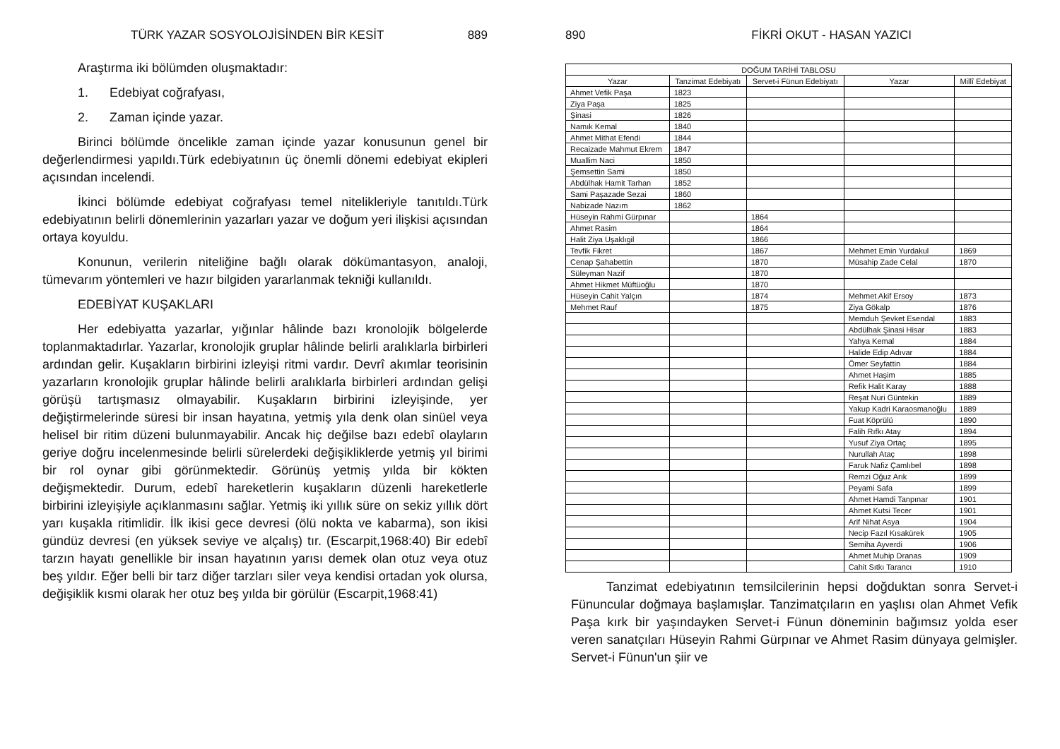TÜRK YAZAR SOSYOLOJİSİNDEN BİR KESİT 889
Araştırma iki bölümden oluşmaktadır:
1. Edebiyat coğrafyası,
2. Zaman içinde yazar.
Birinci bölümde öncelikle zaman içinde yazar konusunun genel bir değerlendirmesi yapıldı.Türk edebiyatının üç önemli dönemi edebiyat ekipleri açısından incelendi.
İkinci bölümde edebiyat coğrafyası temel nitelikleriyle tanıtıldı.Türk edebiyatının belirli dönemlerinin yazarları yazar ve doğum yeri ilişkisi açısından ortaya koyuldu.
Konunun, verilerin niteliğine bağlı olarak dökümantasyon, analoji, tümevarım yöntemleri ve hazır bilgiden yararlanmak tekniği kullanıldı.
EDEBİYAT KUŞAKLARI
Her edebiyatta yazarlar, yığınlar hâlinde bazı kronolojik bölgelerde toplanmaktadırlar. Yazarlar, kronolojik gruplar hâlinde belirli aralıklarla birbirleri ardından gelir. Kuşakların birbirini izleyişi ritmi vardır. Devrî akımlar teorisinin yazarların kronolojik gruplar hâlinde belirli aralıklarla birbirleri ardından gelişi görüşü tartışmasız olmayabilir. Kuşakların birbirini izleyişinde, yer değiştirmelerinde süresi bir insan hayatına, yetmiş yıla denk olan sinüel veya helisel bir ritim düzeni bulunmayabilir. Ancak hiç değilse bazı edebî olayların geriye doğru incelenmesinde belirli sürelerdeki değişikliklerde yetmiş yıl birimi bir rol oynar gibi görünmektedir. Görünüş yetmiş yılda bir kökten değişmektedir. Durum, edebî hareketlerin kuşakların düzenli hareketlerle birbirini izleyişiyle açıklanmasını sağlar. Yetmiş iki yıllık süre on sekiz yıllık dört yarı kuşakla ritimlidir. İlk ikisi gece devresi (ölü nokta ve kabarma), son ikisi gündüz devresi (en yüksek seviye ve alçalış) tır. (Escarpit,1968:40) Bir edebî tarzın hayatı genellikle bir insan hayatının yarısı demek olan otuz veya otuz beş yıldır. Eğer belli bir tarz diğer tarzları siler veya kendisi ortadan yok olursa, değişiklik kısmi olarak her otuz beş yılda bir görülür (Escarpit,1968:41)
890 FİKRİ OKUT - HASAN YAZICI
| DOĞUM TARİHİ TABLOSU | | | | |
| --- | --- | --- | --- | --- |
| Yazar | Tanzimat Edebiyatı | Servet-i Fünun Edebiyatı | Yazar | Millî Edebiyat |
| Ahmet Vefik Paşa | 1823 | | | |
| Ziya Paşa | 1825 | | | |
| Şinasi | 1826 | | | |
| Namık Kemal | 1840 | | | |
| Ahmet Mithat Efendi | 1844 | | | |
| Recaizade Mahmut Ekrem | 1847 | | | |
| Muallim Naci | 1850 | | | |
| Şemsettin Sami | 1850 | | | |
| Abdülhak Hamit Tarhan | 1852 | | | |
| Sami Paşazade Sezai | 1860 | | | |
| Nabizade Nazım | 1862 | | | |
| Hüseyin Rahmi Gürpınar | | 1864 | | |
| Ahmet Rasim | | 1864 | | |
| Halit Ziya Uşaklıgil | | 1866 | | |
| Tevfik Fikret | | 1867 | Mehmet Emin Yurdakul | 1869 |
| Cenap Şahabettin | | 1870 | Müsahip Zade Celal | 1870 |
| Süleyman Nazif | | 1870 | | |
| Ahmet Hikmet Müftüoğlu | | 1870 | | |
| Hüseyin Cahit Yalçın | | 1874 | Mehmet Akif Ersoy | 1873 |
| Mehmet Rauf | | 1875 | Ziya Gökalp | 1876 |
| | | | Memduh Şevket Esendal | 1883 |
| | | | Abdülhak Şinasi Hisar | 1883 |
| | | | Yahya Kemal | 1884 |
| | | | Halide Edip Adıvar | 1884 |
| | | | Ömer Seyfattin | 1884 |
| | | | Ahmet Haşim | 1885 |
| | | | Refik Halit Karay | 1888 |
| | | | Reşat Nuri Güntekin | 1889 |
| | | | Yakup Kadri Karaosmanoğlu | 1889 |
| | | | Fuat Köprülü | 1890 |
| | | | Falih Rıfkı Atay | 1894 |
| | | | Yusuf Ziya Ortaç | 1895 |
| | | | Nurullah Ataç | 1898 |
| | | | Faruk Nafiz Çamlıbel | 1898 |
| | | | Remzi Oğuz Arık | 1899 |
| | | | Peyami Safa | 1899 |
| | | | Ahmet Hamdi Tanpınar | 1901 |
| | | | Ahmet Kutsi Tecer | 1901 |
| | | | Arif Nihat Asya | 1904 |
| | | | Necip Fazıl Kısakürek | 1905 |
| | | | Semiha Ayverdi | 1906 |
| | | | Ahmet Muhip Dranas | 1909 |
| | | | Cahit Sıtkı Tarancı | 1910 |
Tanzimat edebiyatının temsilcilerinin hepsi doğduktan sonra Servet-i Fünuncular doğmaya başlamışlar. Tanzimatçıların en yaşlısı olan Ahmet Vefik Paşa kırk bir yaşındayken Servet-i Fünun döneminin bağımsız yolda eser veren sanatçıları Hüseyin Rahmi Gürpınar ve Ahmet Rasim dünyaya gelmişler. Servet-i Fünun'un şiir ve